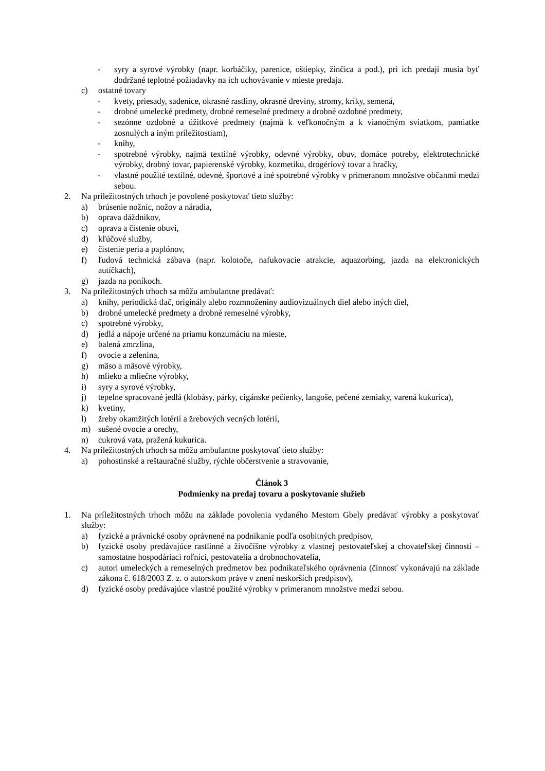- syry a syrové výrobky (napr. korbáčiky, parenice, oštiepky, žinčica a pod.), pri ich predaji musia byť dodržané teplotné požiadavky na ich uchovávanie v mieste predaja.
c) ostatné tovary
- kvety, priesady, sadenice, okrasné rastliny, okrasné dreviny, stromy, kríky, semená,
- drobné umelecké predmety, drobné remeselné predmety a drobné ozdobné predmety,
- sezónne ozdobné a úžitkové predmety (najmä k veľkonočným a k vianočným sviatkom, pamiatke zosnulých a iným príležitostiam),
- knihy,
- spotrebné výrobky, najmä textilné výrobky, odevné výrobky, obuv, domáce potreby, elektrotechnické výrobky, drobný tovar, papierenské výrobky, kozmetiku, drogériový tovar a hračky,
- vlastné použité textilné, odevné, športové a iné spotrebné výrobky v primeranom množstve občanmi medzi sebou.
2. Na príležitostných trhoch je povolené poskytovať tieto služby:
a) brúsenie nožníc, nožov a náradia,
b) oprava dáždnikov,
c) oprava a čistenie obuvi,
d) kľúčové služby,
e) čistenie peria a paplónov,
f) ľudová technická zábava (napr. kolotoče, nafukovacie atrakcie, aquazorbing, jazda na elektronických autíčkach),
g) jazda na poníkoch.
3. Na príležitostných trhoch sa môžu ambulantne predávať:
a) knihy, periodická tlač, originály alebo rozmnoženiny audiovizuálnych diel alebo iných diel,
b) drobné umelecké predmety a drobné remeselné výrobky,
c) spotrebné výrobky,
d) jedlá a nápoje určené na priamu konzumáciu na mieste,
e) balená zmrzlina,
f) ovocie a zelenina,
g) mäso a mäsové výrobky,
h) mlieko a mliečne výrobky,
i) syry a syrové výrobky,
j) tepelne spracované jedlá (klobásy, párky, cigánske pečienky, langoše, pečené zemiaky, varená kukurica),
k) kvetiny,
l) žreby okamžitých lotérií a žrebových vecných lotérií,
m) sušené ovocie a orechy,
n) cukrová vata, pražená kukurica.
4. Na príležitostných trhoch sa môžu ambulantne poskytovať tieto služby:
a) pohostinské a reštauračné služby, rýchle občerstvenie a stravovanie,
Článok 3
Podmienky na predaj tovaru a poskytovanie služieb
1. Na príležitostných trhoch môžu na základe povolenia vydaného Mestom Gbely predávať výrobky a poskytovať služby:
a) fyzické a právnické osoby oprávnené na podnikanie podľa osobitných predpisov,
b) fyzické osoby predávajúce rastlinné a živočíšne výrobky z vlastnej pestovateľskej a chovateľskej činnosti – samostatne hospodáriaci roľníci, pestovatelia a drobnochovatelia,
c) autori umeleckých a remeselných predmetov bez podnikateľského oprávnenia (činnosť vykonávajú na základe zákona č. 618/2003 Z. z. o autorskom práve v znení neskorších predpisov),
d) fyzické osoby predávajúce vlastné použité výrobky v primeranom množstve medzi sebou.